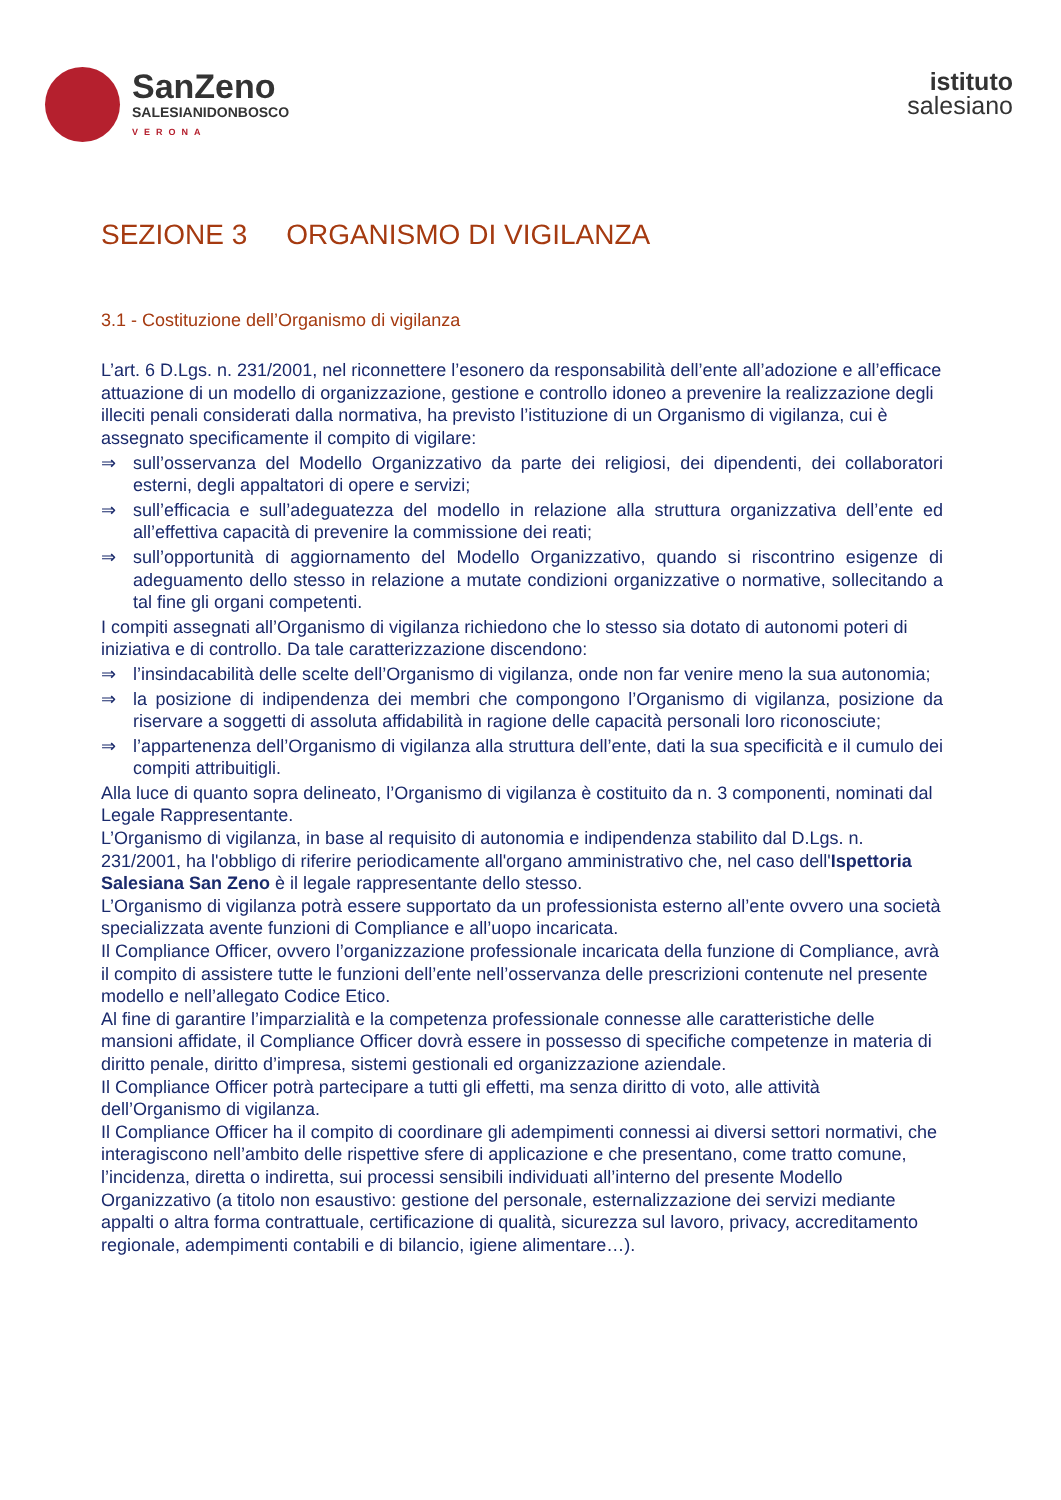SanZeno
SALESIANIDONBOSCO
VERONA
istituto
salesiano
SEZIONE 3 ORGANISMO DI VIGILANZA
3.1 - Costituzione dell’Organismo di vigilanza
L’art. 6 D.Lgs. n. 231/2001, nel riconnettere l’esonero da responsabilità dell’ente all’adozione e all’efficace attuazione di un modello di organizzazione, gestione e controllo idoneo a prevenire la realizzazione degli illeciti penali considerati dalla normativa, ha previsto l’istituzione di un Organismo di vigilanza, cui è assegnato specificamente il compito di vigilare:
⇒ sull’osservanza del Modello Organizzativo da parte dei religiosi, dei dipendenti, dei collaboratori esterni, degli appaltatori di opere e servizi;
⇒ sull’efficacia e sull’adeguatezza del modello in relazione alla struttura organizzativa dell’ente ed all’effettiva capacità di prevenire la commissione dei reati;
⇒ sull’opportunità di aggiornamento del Modello Organizzativo, quando si riscontrino esigenze di adeguamento dello stesso in relazione a mutate condizioni organizzative o normative, sollecitando a tal fine gli organi competenti.
I compiti assegnati all’Organismo di vigilanza richiedono che lo stesso sia dotato di autonomi poteri di iniziativa e di controllo. Da tale caratterizzazione discendono:
⇒ l’insindacabilità delle scelte dell’Organismo di vigilanza, onde non far venire meno la sua autonomia;
⇒ la posizione di indipendenza dei membri che compongono l’Organismo di vigilanza, posizione da riservare a soggetti di assoluta affidabilità in ragione delle capacità personali loro riconosciute;
⇒ l’appartenenza dell’Organismo di vigilanza alla struttura dell’ente, dati la sua specificità e il cumulo dei compiti attribuitigli.
Alla luce di quanto sopra delineato, l’Organismo di vigilanza è costituito da n. 3 componenti, nominati dal Legale Rappresentante.
L’Organismo di vigilanza, in base al requisito di autonomia e indipendenza stabilito dal D.Lgs. n. 231/2001, ha l'obbligo di riferire periodicamente all'organo amministrativo che, nel caso dell'Ispettoria Salesiana San Zeno è il legale rappresentante dello stesso.
L’Organismo di vigilanza potrà essere supportato da un professionista esterno all’ente ovvero una società specializzata avente funzioni di Compliance e all’uopo incaricata.
Il Compliance Officer, ovvero l’organizzazione professionale incaricata della funzione di Compliance, avrà il compito di assistere tutte le funzioni dell’ente nell’osservanza delle prescrizioni contenute nel presente modello e nell’allegato Codice Etico.
Al fine di garantire l’imparzialità e la competenza professionale connesse alle caratteristiche delle mansioni affidate, il Compliance Officer dovrà essere in possesso di specifiche competenze in materia di diritto penale, diritto d’impresa, sistemi gestionali ed organizzazione aziendale.
Il Compliance Officer potrà partecipare a tutti gli effetti, ma senza diritto di voto, alle attività dell’Organismo di vigilanza.
Il Compliance Officer ha il compito di coordinare gli adempimenti connessi ai diversi settori normativi, che interagiscono nell’ambito delle rispettive sfere di applicazione e che presentano, come tratto comune, l’incidenza, diretta o indiretta, sui processi sensibili individuati all’interno del presente Modello Organizzativo (a titolo non esaustivo: gestione del personale, esternalizzazione dei servizi mediante appalti o altra forma contrattuale, certificazione di qualità, sicurezza sul lavoro, privacy, accreditamento regionale, adempimenti contabili e di bilancio, igiene alimentare…).